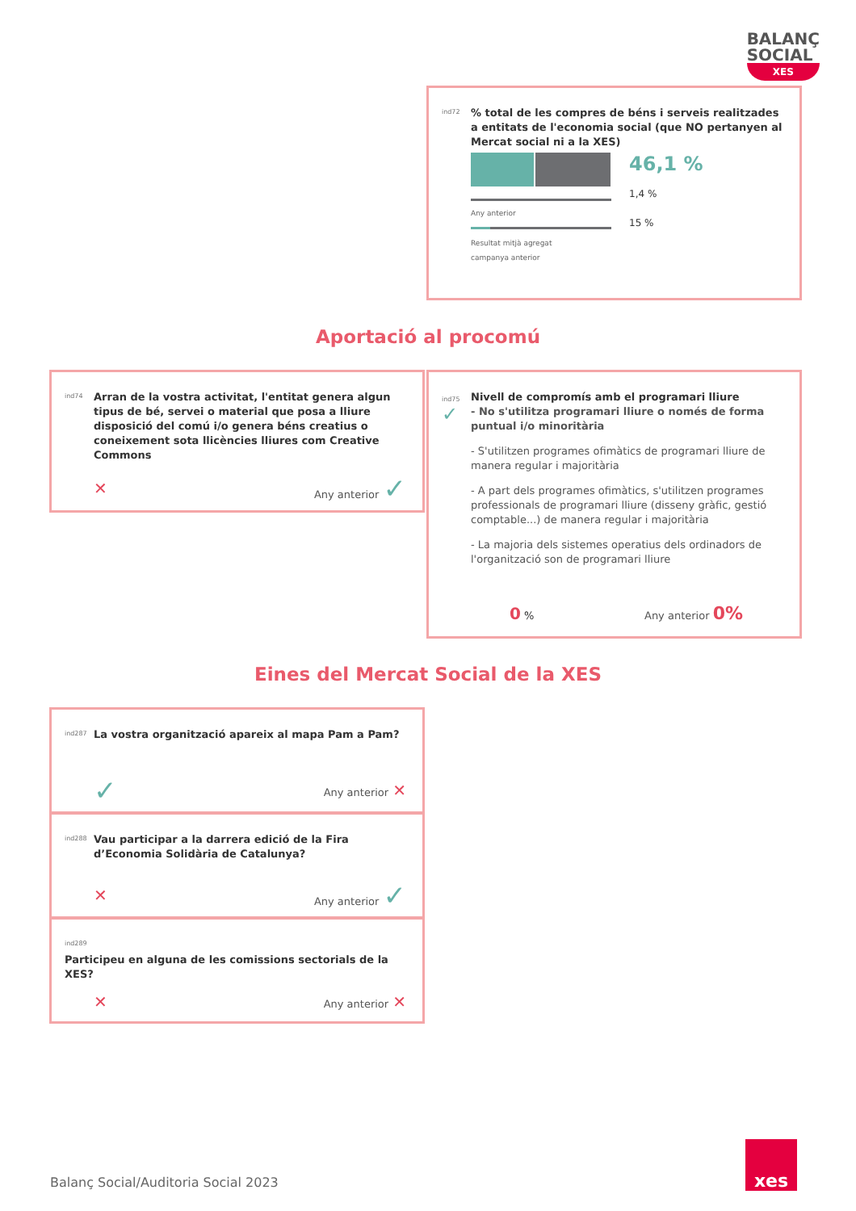BALANÇ
SOCIAL
XES
ind72% total de les compres de béns i serveis realitzades a entitats de l'economia social (que NO pertanyen al Mercat social ni a la XES)
Any anterior
Resultat mitjà agregat
campanya anterior
46,1 %
1,4 %
15 %
Aportació al procomú
ind74 Arran de la vostra activitat, l'entitat genera algun tipus de bé, servei o material que posa a lliure disposició del comú i/o genera béns creatius o coneixement sota llicències lliures com Creative Commons
✕ Any anterior ✓
ind75 ✓ Nivell de compromís amb el programari lliure
- No s'utilitza programari lliure o només de forma puntual i/o minoritària
- S'utilitzen programes ofimàtics de programari lliure de manera regular i majoritària
- A part dels programes ofimàtics, s'utilitzen programes professionals de programari lliure (disseny gràfic, gestió comptable...) de manera regular i majoritària
- La majoria dels sistemes operatius dels ordinadors de l'organització son de programari lliure
0 % Any anterior 0%
Eines del Mercat Social de la XES
ind287 La vostra organització apareix al mapa Pam a Pam?
✓ Any anterior ✕
ind288 Vau participar a la darrera edició de la Fira d’Economia Solidària de Catalunya?
✕ Any anterior ✓
ind289 Participeu en alguna de les comissions sectorials de la XES?
✕ Any anterior ✕
Balanç Social/Auditoria Social 2023
xes